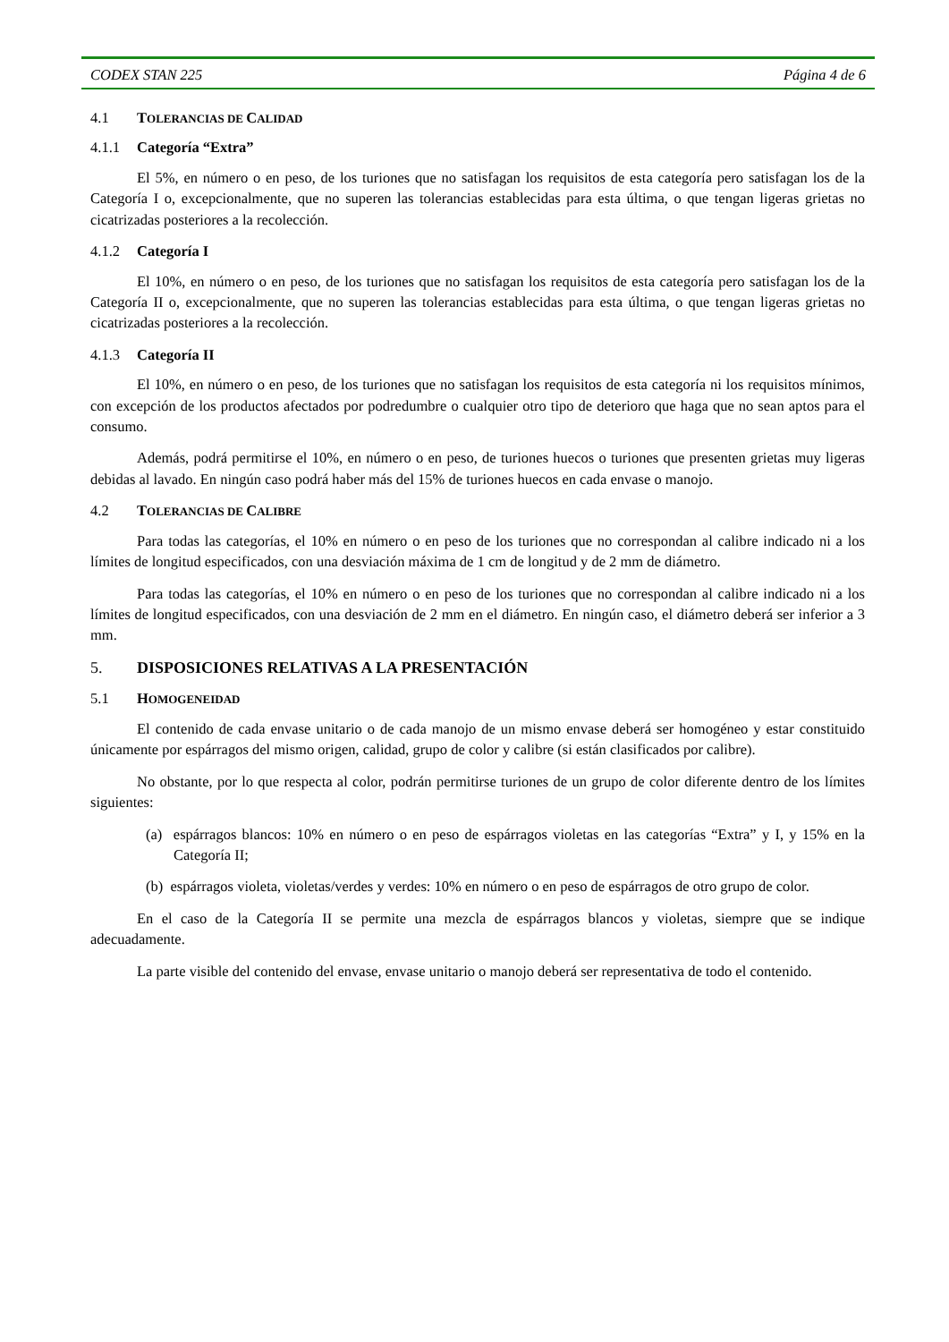CODEX STAN 225 Página 4 de 6
4.1 TOLERANCIAS DE CALIDAD
4.1.1 Categoría “Extra”
El 5%, en número o en peso, de los turiones que no satisfagan los requisitos de esta categoría pero satisfagan los de la Categoría I o, excepcionalmente, que no superen las tolerancias establecidas para esta última, o que tengan ligeras grietas no cicatrizadas posteriores a la recolección.
4.1.2 Categoría I
El 10%, en número o en peso, de los turiones que no satisfagan los requisitos de esta categoría pero satisfagan los de la Categoría II o, excepcionalmente, que no superen las tolerancias establecidas para esta última, o que tengan ligeras grietas no cicatrizadas posteriores a la recolección.
4.1.3 Categoría II
El 10%, en número o en peso, de los turiones que no satisfagan los requisitos de esta categoría ni los requisitos mínimos, con excepción de los productos afectados por podredumbre o cualquier otro tipo de deterioro que haga que no sean aptos para el consumo.
Además, podrá permitirse el 10%, en número o en peso, de turiones huecos o turiones que presenten grietas muy ligeras debidas al lavado. En ningún caso podrá haber más del 15% de turiones huecos en cada envase o manojo.
4.2 TOLERANCIAS DE CALIBRE
Para todas las categorías, el 10% en número o en peso de los turiones que no correspondan al calibre indicado ni a los límites de longitud especificados, con una desviación máxima de 1 cm de longitud y de 2 mm de diámetro.
Para todas las categorías, el 10% en número o en peso de los turiones que no correspondan al calibre indicado ni a los límites de longitud especificados, con una desviación de 2 mm en el diámetro. En ningún caso, el diámetro deberá ser inferior a 3 mm.
5. DISPOSICIONES RELATIVAS A LA PRESENTACIÓN
5.1 HOMOGENEIDAD
El contenido de cada envase unitario o de cada manojo de un mismo envase deberá ser homogéneo y estar constituido únicamente por espárragos del mismo origen, calidad, grupo de color y calibre (si están clasificados por calibre).
No obstante, por lo que respecta al color, podrán permitirse turiones de un grupo de color diferente dentro de los límites siguientes:
(a) espárragos blancos: 10% en número o en peso de espárragos violetas en las categorías “Extra” y I, y 15% en la Categoría II;
(b) espárragos violeta, violetas/verdes y verdes: 10% en número o en peso de espárragos de otro grupo de color.
En el caso de la Categoría II se permite una mezcla de espárragos blancos y violetas, siempre que se indique adecuadamente.
La parte visible del contenido del envase, envase unitario o manojo deberá ser representativa de todo el contenido.